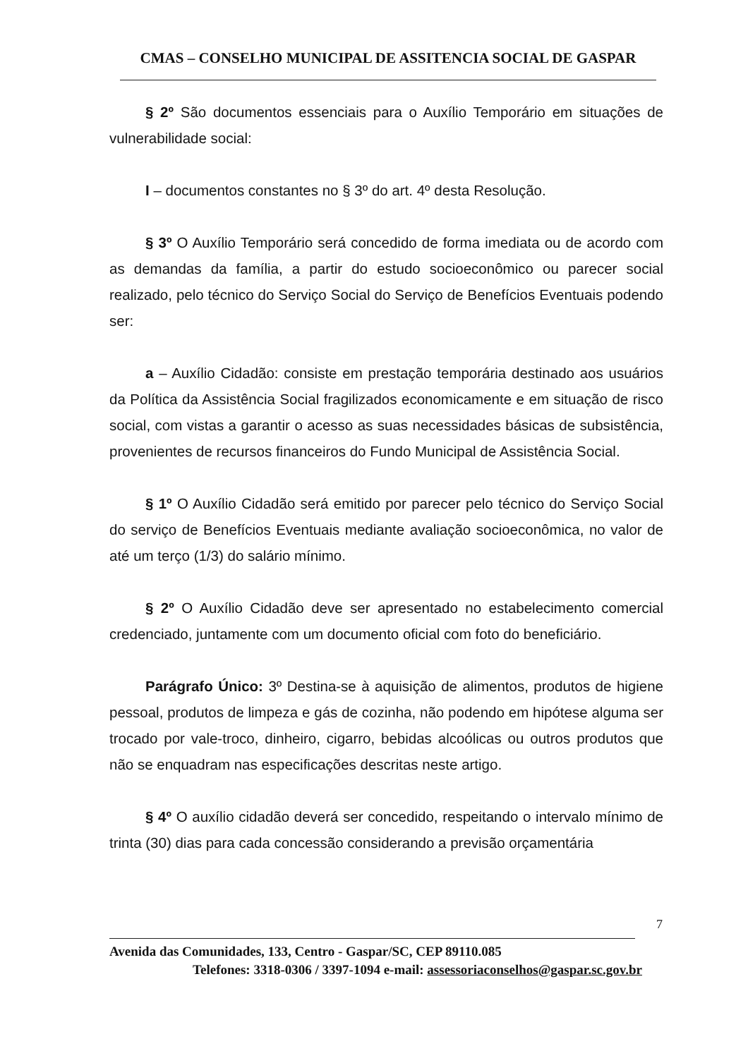CMAS – CONSELHO MUNICIPAL DE ASSITENCIA SOCIAL DE GASPAR
§ 2º São documentos essenciais para o Auxílio Temporário em situações de vulnerabilidade social:
I – documentos constantes no § 3º do art. 4º desta Resolução.
§ 3º O Auxílio Temporário será concedido de forma imediata ou de acordo com as demandas da família, a partir do estudo socioeconômico ou parecer social realizado, pelo técnico do Serviço Social do Serviço de Benefícios Eventuais podendo ser:
a – Auxílio Cidadão: consiste em prestação temporária destinado aos usuários da Política da Assistência Social fragilizados economicamente e em situação de risco social, com vistas a garantir o acesso as suas necessidades básicas de subsistência, provenientes de recursos financeiros do Fundo Municipal de Assistência Social.
§ 1º O Auxílio Cidadão será emitido por parecer pelo técnico do Serviço Social do serviço de Benefícios Eventuais mediante avaliação socioeconômica, no valor de até um terço (1/3) do salário mínimo.
§ 2º O Auxílio Cidadão deve ser apresentado no estabelecimento comercial credenciado, juntamente com um documento oficial com foto do beneficiário.
Parágrafo Único: 3º Destina-se à aquisição de alimentos, produtos de higiene pessoal, produtos de limpeza e gás de cozinha, não podendo em hipótese alguma ser trocado por vale-troco, dinheiro, cigarro, bebidas alcoólicas ou outros produtos que não se enquadram nas especificações descritas neste artigo.
§ 4º O auxílio cidadão deverá ser concedido, respeitando o intervalo mínimo de trinta (30) dias para cada concessão considerando a previsão orçamentária
7
Avenida das Comunidades, 133, Centro - Gaspar/SC, CEP 89110.085
Telefones: 3318-0306 / 3397-1094 e-mail: assessoriaconselhos@gaspar.sc.gov.br